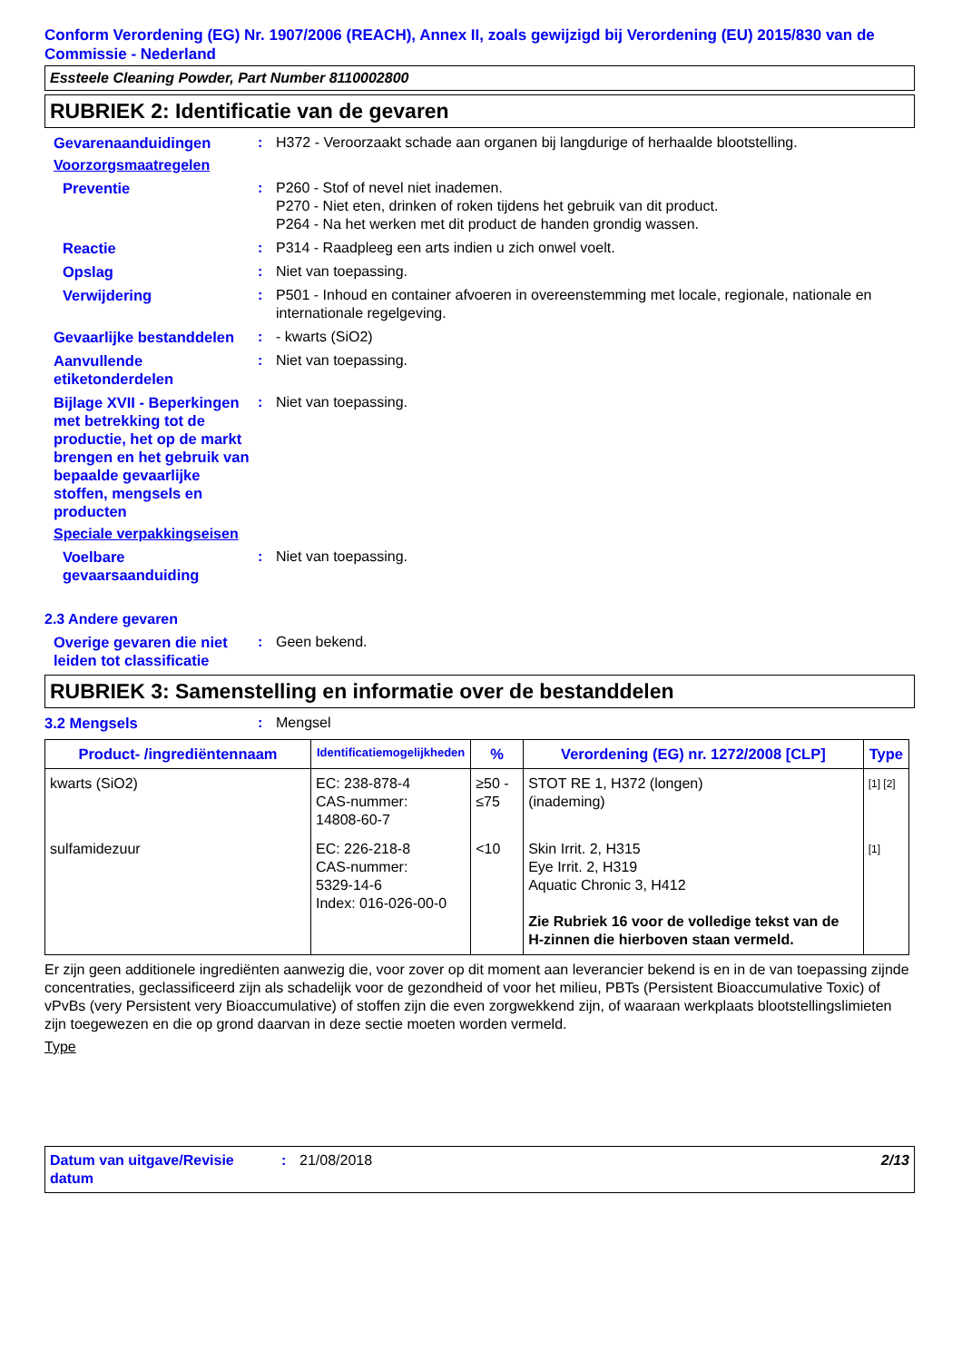Conform Verordening (EG) Nr. 1907/2006 (REACH), Annex II, zoals gewijzigd bij Verordening (EU) 2015/830 van de Commissie - Nederland
Essteele Cleaning Powder, Part Number 8110002800
RUBRIEK 2: Identificatie van de gevaren
Gevarenaanduidingen : H372 - Veroorzaakt schade aan organen bij langdurige of herhaalde blootstelling.
Voorzorgsmaatregelen
Preventie : P260 - Stof of nevel niet inademen.
P270 - Niet eten, drinken of roken tijdens het gebruik van dit product.
P264 - Na het werken met dit product de handen grondig wassen.
Reactie : P314 - Raadpleeg een arts indien u zich onwel voelt.
Opslag : Niet van toepassing.
Verwijdering : P501 - Inhoud en container afvoeren in overeenstemming met locale, regionale, nationale en internationale regelgeving.
Gevaarlijke bestanddelen
: - kwarts (SiO2)
Aanvullende etiketonderdelen
: Niet van toepassing.
Bijlage XVII - Beperkingen met betrekking tot de productie, het op de markt brengen en het gebruik van bepaalde gevaarlijke stoffen, mengsels en producten
: Niet van toepassing.
Speciale verpakkingseisen
Voelbare gevaarsaanduiding
: Niet van toepassing.
2.3 Andere gevaren
Overige gevaren die niet leiden tot classificatie
: Geen bekend.
RUBRIEK 3: Samenstelling en informatie over de bestanddelen
3.2 Mengsels : Mengsel
| Product- /ingrediëntennaam | Identificatiemogelijkheden | % | Verordening (EG) nr. 1272/2008 [CLP] | Type |
| --- | --- | --- | --- | --- |
| kwarts (SiO2) | EC: 238-878-4 CAS-nummer: 14808-60-7 | ≥50 - ≤75 | STOT RE 1, H372 (longen) (inademing) | [1] [2] |
| sulfamidezuur | EC: 226-218-8 CAS-nummer: 5329-14-6 Index: 016-026-00-0 | <10 | Skin Irrit. 2, H315 Eye Irrit. 2, H319 Aquatic Chronic 3, H412 Zie Rubriek 16 voor de volledige tekst van de H-zinnen die hierboven staan vermeld. | [1] |
Er zijn geen additionele ingrediënten aanwezig die, voor zover op dit moment aan leverancier bekend is en in de van toepassing zijnde concentraties, geclassificeerd zijn als schadelijk voor de gezondheid of voor het milieu, PBTs (Persistent Bioaccumulative Toxic) of vPvBs (very Persistent very Bioaccumulative) of stoffen zijn die even zorgwekkend zijn, of waaraan werkplaats blootstellingslimieten zijn toegewezen en die op grond daarvan in deze sectie moeten worden vermeld.
Type
Datum van uitgave/Revisie datum
: 21/08/2018 2/13